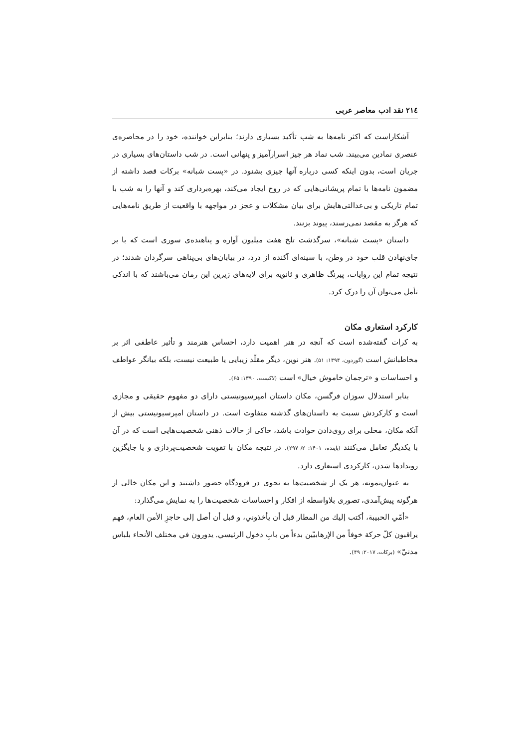۲۱٤ نقد ادب معاصر عربی
آشکاراست که اکثر نامه‌ها به شب تأکید بسیاری دارند؛ بنابراین خواننده، خود را در محاصره‌ی عنصری نمادین می‌بیند. شب نماد هر چیز اسرارآمیز و پنهانی است. در شب داستان‌های بسیاری در جریان است، بدون اینکه کسی درباره آنها چیزی بشنود. در «پست شبانه» برکات قصد داشته از مضمون نامه‌ها با تمام پریشانی‌هایی که در روح ایجاد می‌کند، بهره‌برداری کند و آنها را به شب با تمام تاریکی و بی‌عدالتی‌هایش برای بیان مشکلات و عجز در مواجهه با واقعیت از طریق نامه‌هایی که هرگز به مقصد نمی‌رسند، پیوند بزنند.
داستان «پست شبانه»، سرگذشت تلخ هفت میلیون آواره و پناهنده‌ی سوری است که با بر جای‌نهادن قلب خود در وطن، با سینه‌ای آکنده از درد، در بیابان‌های بی‌پناهی سرگردان شدند؛ در نتیجه تمام این روایات، پیرنگ ظاهری و ثانویه برای لایه‌های زیرین این رمان می‌باشند که با اندکی تأمل می‌توان آن را درک کرد.
کارکرد استعاری مکان
به کرات گفته‌شده است که آنچه در هنر اهمیت دارد، احساس هنرمند و تأثیر عاطفی اثر بر مخاطبانش است (گوردون، ۱۳۹۴: ۵۱). هنر نوین، دیگر مقلّد زیبایی یا طبیعت نیست، بلکه بیانگر عواطف و احساسات و «ترجمان خاموش خیال» است (لاکست، ۱۳۹۰: ۶۵).
بنابر استدلال سوزان فرگسن، مکان داستان امپرسیونیستی دارای دو مفهوم حقیقی و مجازی است و کارکردش نسبت به داستان‌های گذشته متفاوت است. در داستان امپرسیونیستی بیش از آنکه مکان، محلی برای روی‌دادن حوادث باشد، حاکی از حالات ذهنی شخصیت‌هایی است که در آن با یکدیگر تعامل می‌کنند (پاینده، ۱۴۰۱: ۲/ ۲۹۷). در نتیجه مکان با تقویت شخصیت‌پردازی و یا جایگزین رویدادها شدن، کارکردی استعاری دارد.
به عنوان‌نمونه، هر یک از شخصیت‌ها به نحوی در فرودگاه حضور داشتند و این مکان خالی از هرگونه پیش‌آمدی، تصوری بلاواسطه از افکار و احساسات شخصیت‌ها را به نمایش می‌گذارد:
«أمّي الحبيبة، أكتب إليك من المطار قبل أن يأخذوني، و قبل أن أصل إلى حاجزِ الأمن العام، فهم يراقبون كلّ حركة خوفاً من الإرهابيّين بدءاً من بابِ دخول الرئيسي. يدورون في مختلف الأنحاء بلباس مدنيّ» (برکات، ۲۰۱۷: ۴۹).